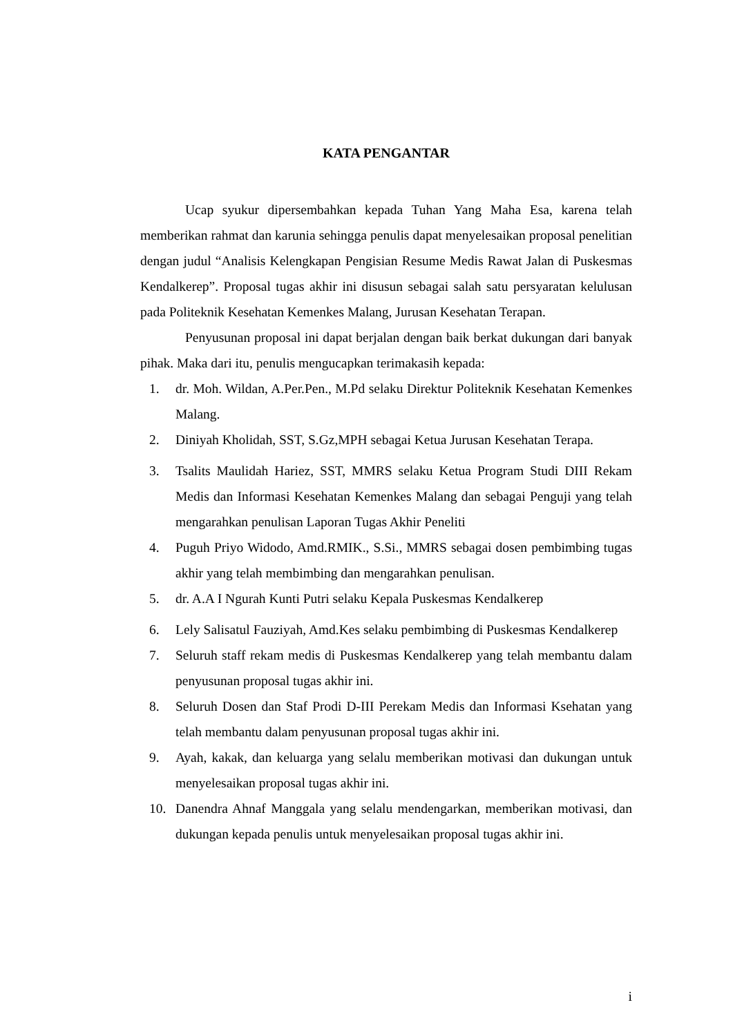KATA PENGANTAR
Ucap syukur dipersembahkan kepada Tuhan Yang Maha Esa, karena telah memberikan rahmat dan karunia sehingga penulis dapat menyelesaikan proposal penelitian dengan judul “Analisis Kelengkapan Pengisian Resume Medis Rawat Jalan di Puskesmas Kendalkerep”. Proposal tugas akhir ini disusun sebagai salah satu persyaratan kelulusan pada Politeknik Kesehatan Kemenkes Malang, Jurusan Kesehatan Terapan.
Penyusunan proposal ini dapat berjalan dengan baik berkat dukungan dari banyak pihak. Maka dari itu, penulis mengucapkan terimakasih kepada:
1. dr. Moh. Wildan, A.Per.Pen., M.Pd selaku Direktur Politeknik Kesehatan Kemenkes Malang.
2. Diniyah Kholidah, SST, S.Gz,MPH sebagai Ketua Jurusan Kesehatan Terapa.
3. Tsalits Maulidah Hariez, SST, MMRS selaku Ketua Program Studi DIII Rekam Medis dan Informasi Kesehatan Kemenkes Malang dan sebagai Penguji yang telah mengarahkan penulisan Laporan Tugas Akhir Peneliti
4. Puguh Priyo Widodo, Amd.RMIK., S.Si., MMRS sebagai dosen pembimbing tugas akhir yang telah membimbing dan mengarahkan penulisan.
5. dr. A.A I Ngurah Kunti Putri selaku Kepala Puskesmas Kendalkerep
6. Lely Salisatul Fauziyah, Amd.Kes selaku pembimbing di Puskesmas Kendalkerep
7. Seluruh staff rekam medis di Puskesmas Kendalkerep yang telah membantu dalam penyusunan proposal tugas akhir ini.
8. Seluruh Dosen dan Staf Prodi D-III Perekam Medis dan Informasi Ksehatan yang telah membantu dalam penyusunan proposal tugas akhir ini.
9. Ayah, kakak, dan keluarga yang selalu memberikan motivasi dan dukungan untuk menyelesaikan proposal tugas akhir ini.
10. Danendra Ahnaf Manggala yang selalu mendengarkan, memberikan motivasi, dan dukungan kepada penulis untuk menyelesaikan proposal tugas akhir ini.
i